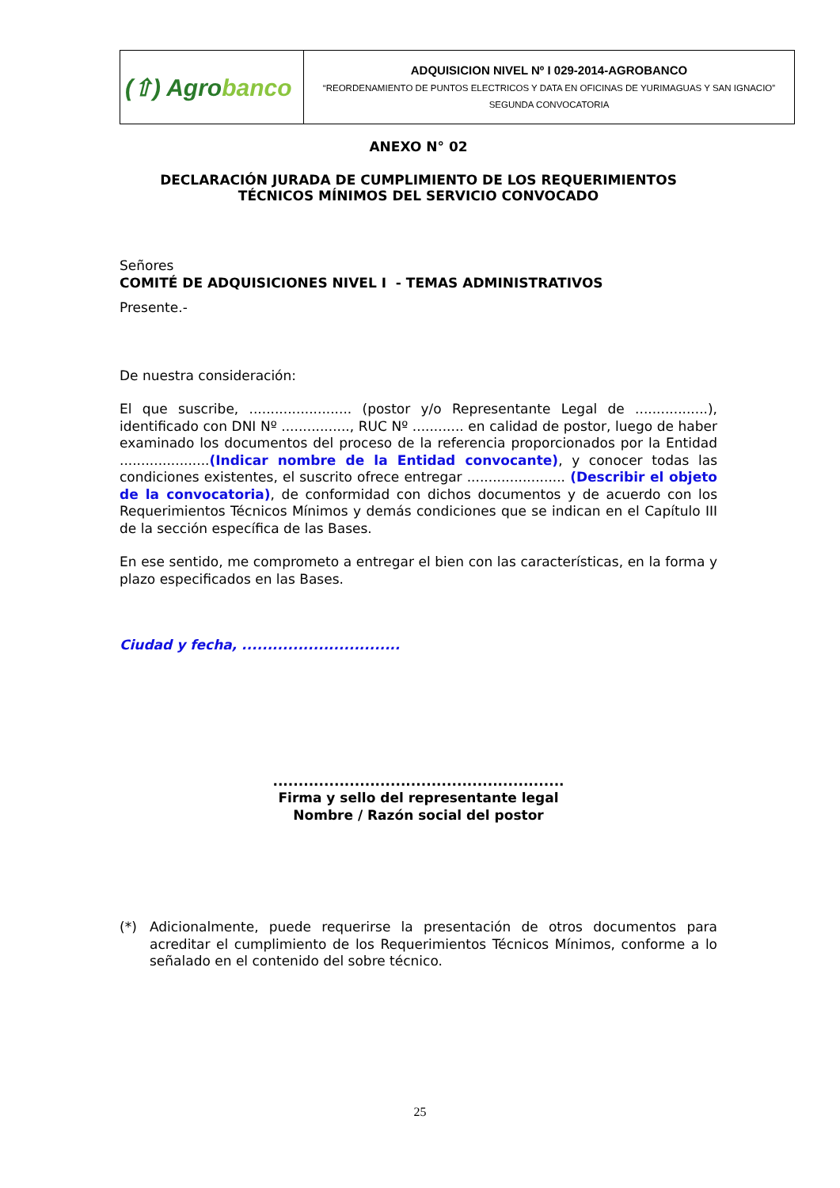| (⇧) Agro banco | ADQUISICION NIVEL Nº I 029-2014-AGROBANCO “REORDENAMIENTO DE PUNTOS ELECTRICOS Y DATA EN OFICINAS DE YURIMAGUAS Y SAN IGNACIO” SEGUNDA CONVOCATORIA |
ANEXO N° 02
DECLARACIÓN JURADA DE CUMPLIMIENTO DE LOS REQUERIMIENTOS
TÉCNICOS MÍNIMOS DEL SERVICIO CONVOCADO
Señores
COMITÉ DE ADQUISICIONES NIVEL I - TEMAS ADMINISTRATIVOS
Presente.-
De nuestra consideración:
El que suscribe, ........................ (postor y/o Representante Legal de .................), identificado con DNI Nº ................, RUC Nº ............ en calidad de postor, luego de haber examinado los documentos del proceso de la referencia proporcionados por la Entidad .....................(Indicar nombre de la Entidad convocante), y conocer todas las condiciones existentes, el suscrito ofrece entregar ....................... (Describir el objeto de la convocatoria), de conformidad con dichos documentos y de acuerdo con los Requerimientos Técnicos Mínimos y demás condiciones que se indican en el Capítulo III de la sección específica de las Bases.
En ese sentido, me comprometo a entregar el bien con las características, en la forma y plazo especificados en las Bases.
Ciudad y fecha, ...............................
.........................................................
Firma y sello del representante legal
Nombre / Razón social del postor
(*)
Adicionalmente, puede requerirse la presentación de otros documentos para acreditar el cumplimiento de los Requerimientos Técnicos Mínimos, conforme a lo señalado en el contenido del sobre técnico.
25